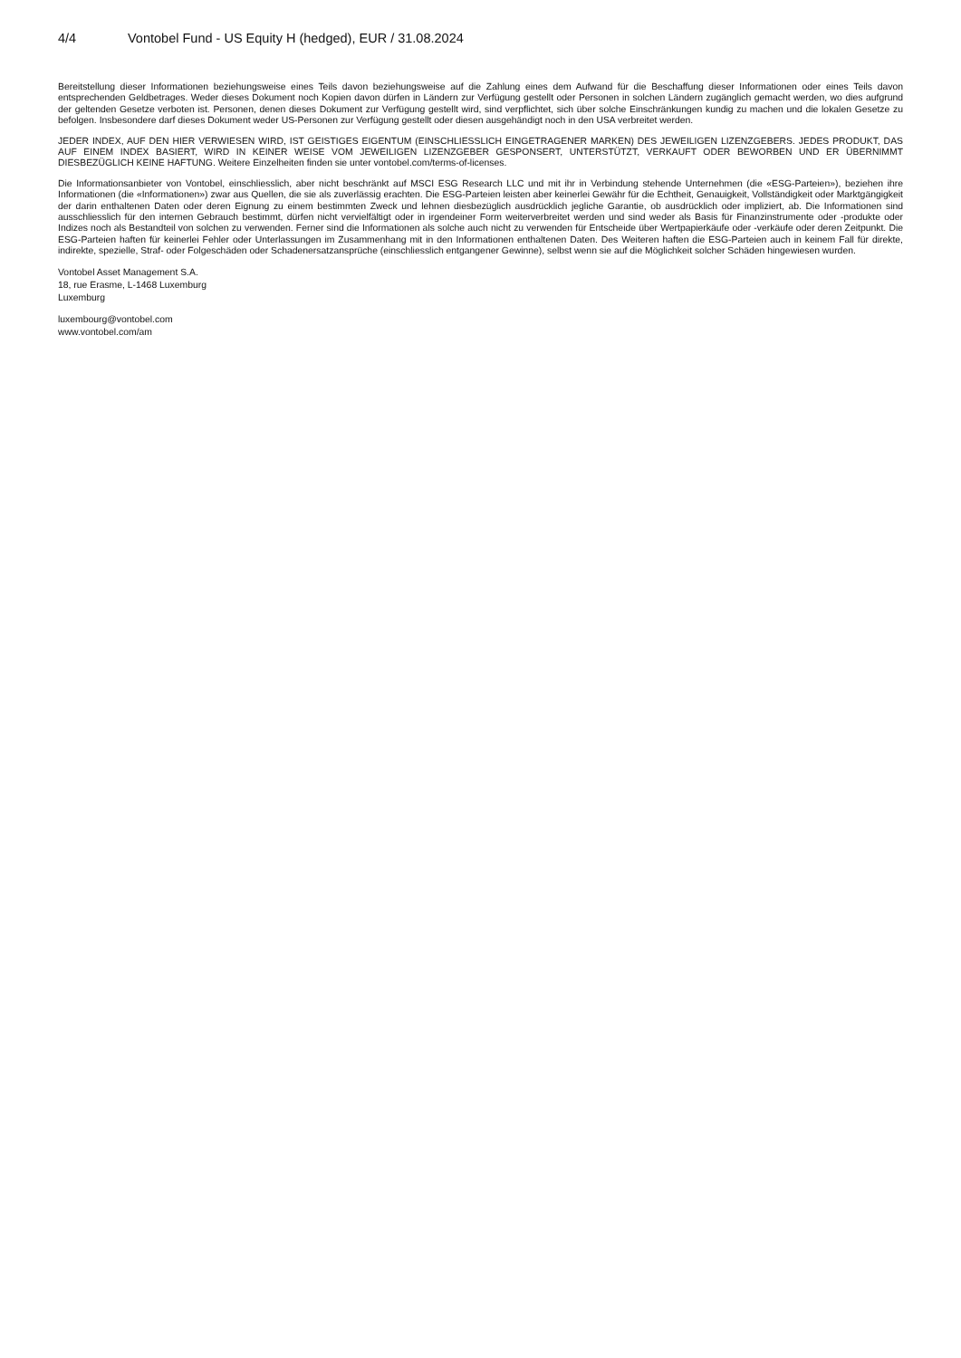4/4 Vontobel Fund - US Equity H (hedged), EUR / 31.08.2024
Bereitstellung dieser Informationen beziehungsweise eines Teils davon beziehungsweise auf die Zahlung eines dem Aufwand für die Beschaffung dieser Informationen oder eines Teils davon entsprechenden Geldbetrages. Weder dieses Dokument noch Kopien davon dürfen in Ländern zur Verfügung gestellt oder Personen in solchen Ländern zugänglich gemacht werden, wo dies aufgrund der geltenden Gesetze verboten ist. Personen, denen dieses Dokument zur Verfügung gestellt wird, sind verpflichtet, sich über solche Einschränkungen kundig zu machen und die lokalen Gesetze zu befolgen. Insbesondere darf dieses Dokument weder US-Personen zur Verfügung gestellt oder diesen ausgehändigt noch in den USA verbreitet werden.
JEDER INDEX, AUF DEN HIER VERWIESEN WIRD, IST GEISTIGES EIGENTUM (EINSCHLIESSLICH EINGETRAGENER MARKEN) DES JEWEILIGEN LIZENZGEBERS. JEDES PRODUKT, DAS AUF EINEM INDEX BASIERT, WIRD IN KEINER WEISE VOM JEWEILIGEN LIZENZGEBER GESPONSERT, UNTERSTÜTZT, VERKAUFT ODER BEWORBEN UND ER ÜBERNIMMT DIESBEZÜGLICH KEINE HAFTUNG. Weitere Einzelheiten finden sie unter vontobel.com/terms-of-licenses.
Die Informationsanbieter von Vontobel, einschliesslich, aber nicht beschränkt auf MSCI ESG Research LLC und mit ihr in Verbindung stehende Unternehmen (die «ESG-Parteien»), beziehen ihre Informationen (die «Informationen») zwar aus Quellen, die sie als zuverlässig erachten. Die ESG-Parteien leisten aber keinerlei Gewähr für die Echtheit, Genauigkeit, Vollständigkeit oder Marktgängigkeit der darin enthaltenen Daten oder deren Eignung zu einem bestimmten Zweck und lehnen diesbezüglich ausdrücklich jegliche Garantie, ob ausdrücklich oder impliziert, ab. Die Informationen sind ausschliesslich für den internen Gebrauch bestimmt, dürfen nicht vervielfältigt oder in irgendeiner Form weiterverbreitet werden und sind weder als Basis für Finanzinstrumente oder -produkte oder Indizes noch als Bestandteil von solchen zu verwenden. Ferner sind die Informationen als solche auch nicht zu verwenden für Entscheide über Wertpapierkäufe oder -verkäufe oder deren Zeitpunkt. Die ESG-Parteien haften für keinerlei Fehler oder Unterlassungen im Zusammenhang mit in den Informationen enthaltenen Daten. Des Weiteren haften die ESG-Parteien auch in keinem Fall für direkte, indirekte, spezielle, Straf- oder Folgeschäden oder Schadenersatzansprüche (einschliesslich entgangener Gewinne), selbst wenn sie auf die Möglichkeit solcher Schäden hingewiesen wurden.
Vontobel Asset Management S.A.
18, rue Erasme, L-1468 Luxemburg
Luxemburg
luxembourg@vontobel.com
www.vontobel.com/am